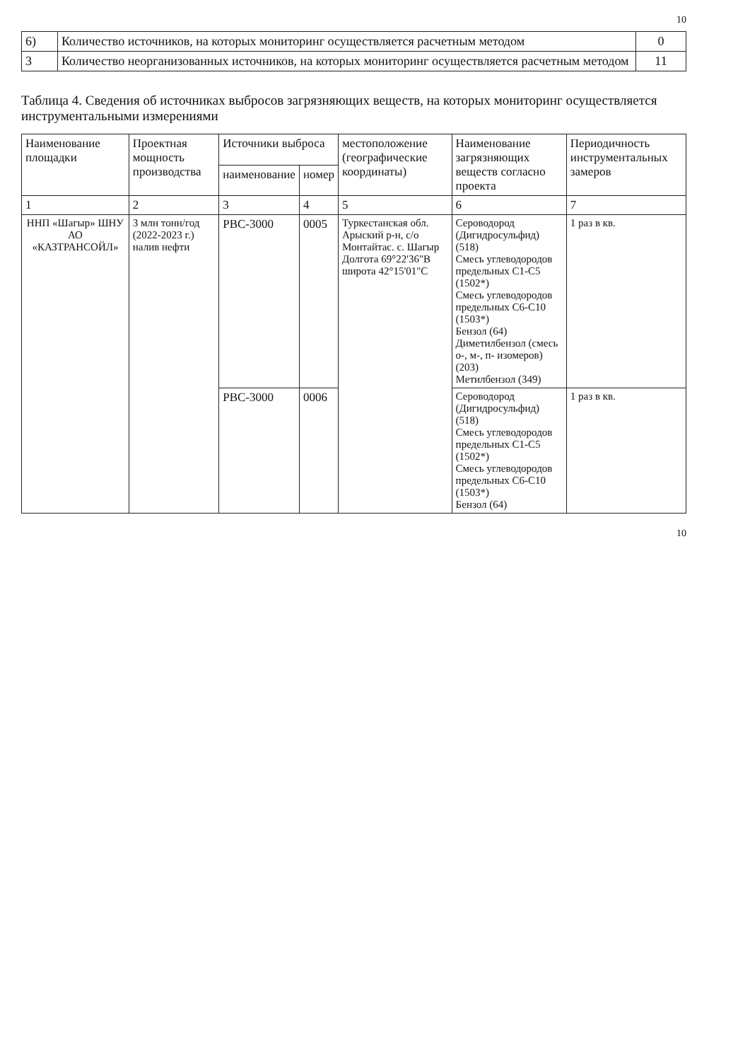10
| 6) | Количество источников, на которых мониторинг осуществляется расчетным методом | 0 |
| 3 | Количество неорганизованных источников, на которых мониторинг осуществляется расчетным методом | 11 |
Таблица 4. Сведения об источниках выбросов загрязняющих веществ, на которых мониторинг осуществляется инструментальными измерениями
| Наименование площадки | Проектная мощность производства | Источники выброса | | местоположение (географические координаты) | Наименование загрязняющих веществ согласно проекта | Периодичность инструментальных замеров |
| --- | --- | --- | --- | --- | --- | --- |
| | | наименование | номер | | | |
| 1 | 2 | 3 | 4 | 5 | 6 | 7 |
| ННП «Шагыр» ШНУ АО «КАЗТРАНСОЙЛ» | 3 млн тонн/год (2022-2023 г.) налив нефти | РВС-3000 | 0005 | Туркестанская обл. Арыский р-н, с/о Монтайтас. с. Шагыр Долгота 69°22'36"В широта 42°15'01"С | Сероводород (Дигидросульфид) (518) Смесь углеводородов предельных С1-С5 (1502*) Смесь углеводородов предельных С6-С10 (1503*) Бензол (64) Диметилбензол (смесь о-, м-, п- изомеров) (203) Метилбензол (349) | 1 раз в кв. |
| | | РВС-3000 | 0006 | | Сероводород (Дигидросульфид) (518) Смесь углеводородов предельных С1-С5 (1502*) Смесь углеводородов предельных С6-С10 (1503*) Бензол (64) | 1 раз в кв. |
10